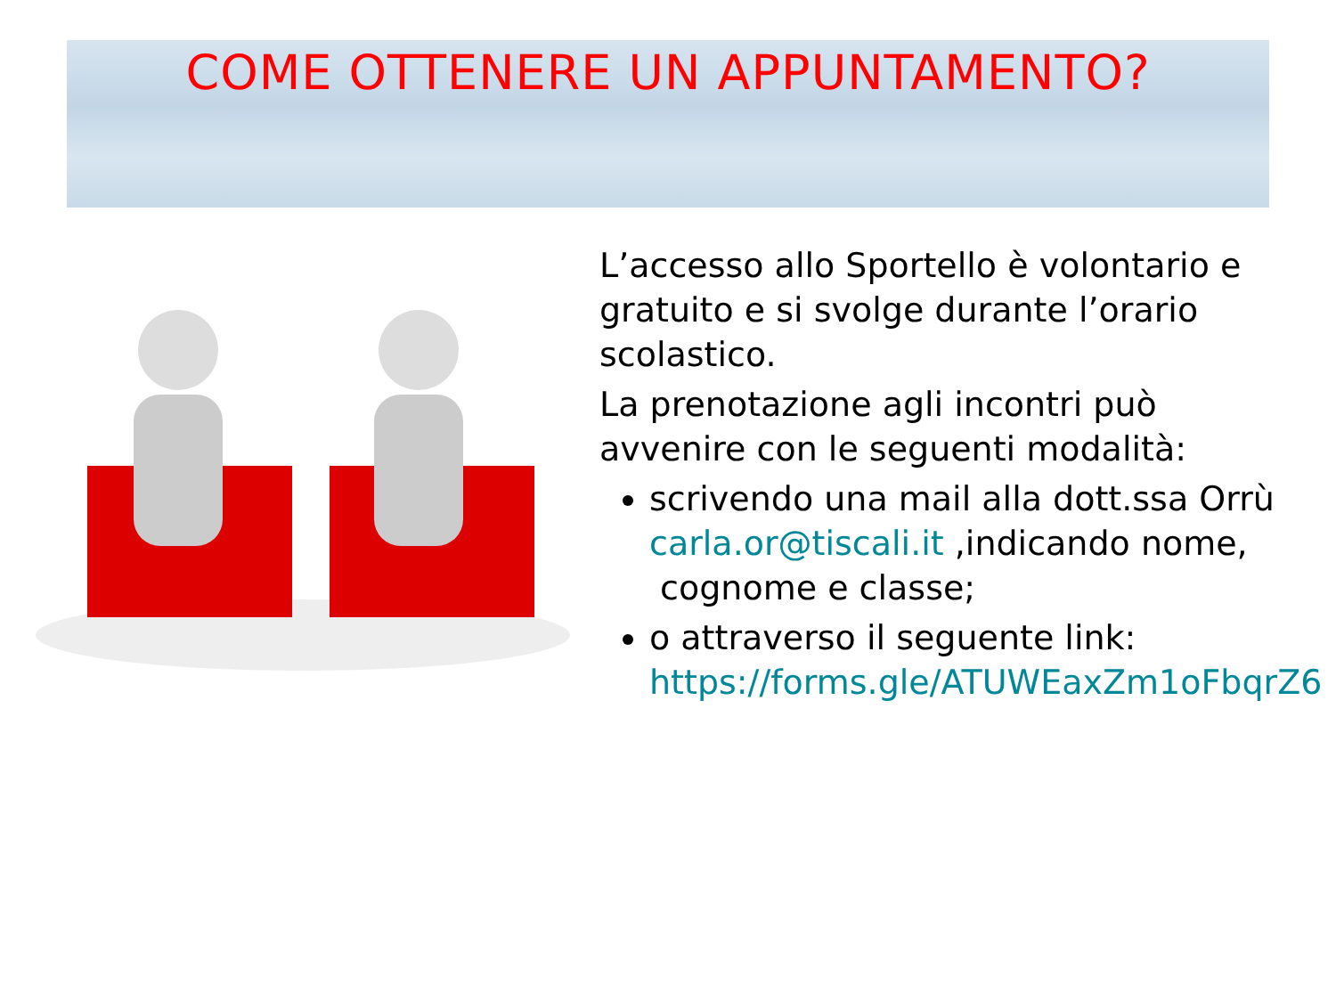COME OTTENERE UN APPUNTAMENTO?
L’accesso allo Sportello è volontario e gratuito e si svolge durante l’orario scolastico.
La prenotazione agli incontri può avvenire con le seguenti modalità:
scrivendo una mail alla dott.ssa Orrù carla.or@tiscali.it ,indicando nome,
cognome e classe;
o attraverso il seguente link: https://forms.gle/ATUWEaxZm1oFbqrZ6